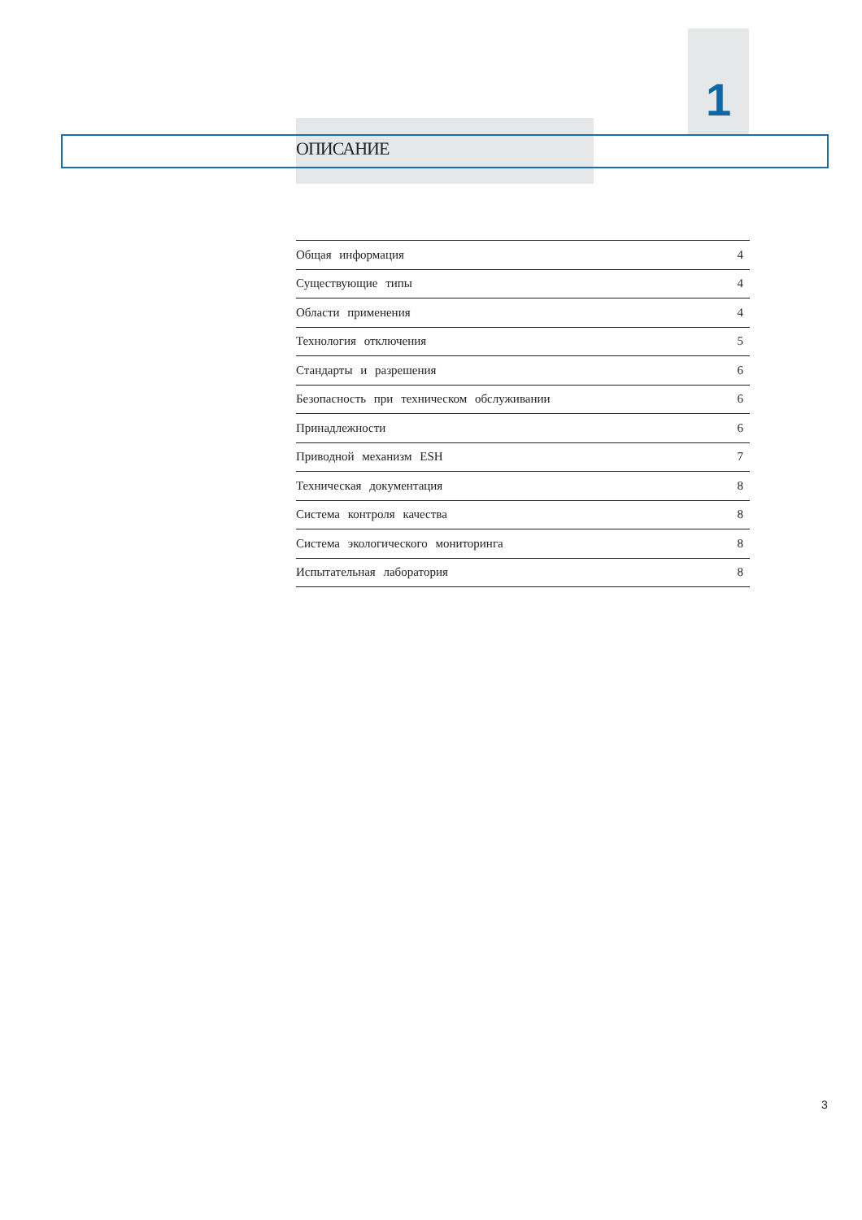1
ОПИСАНИЕ
| Общая информация | 4 |
| Существующие типы | 4 |
| Области применения | 4 |
| Технология отключения | 5 |
| Стандарты и разрешения | 6 |
| Безопасность при техническом обслуживании | 6 |
| Принадлежности | 6 |
| Приводной механизм ESH | 7 |
| Техническая документация | 8 |
| Система контроля качества | 8 |
| Система экологического мониторинга | 8 |
| Испытательная лаборатория | 8 |
3